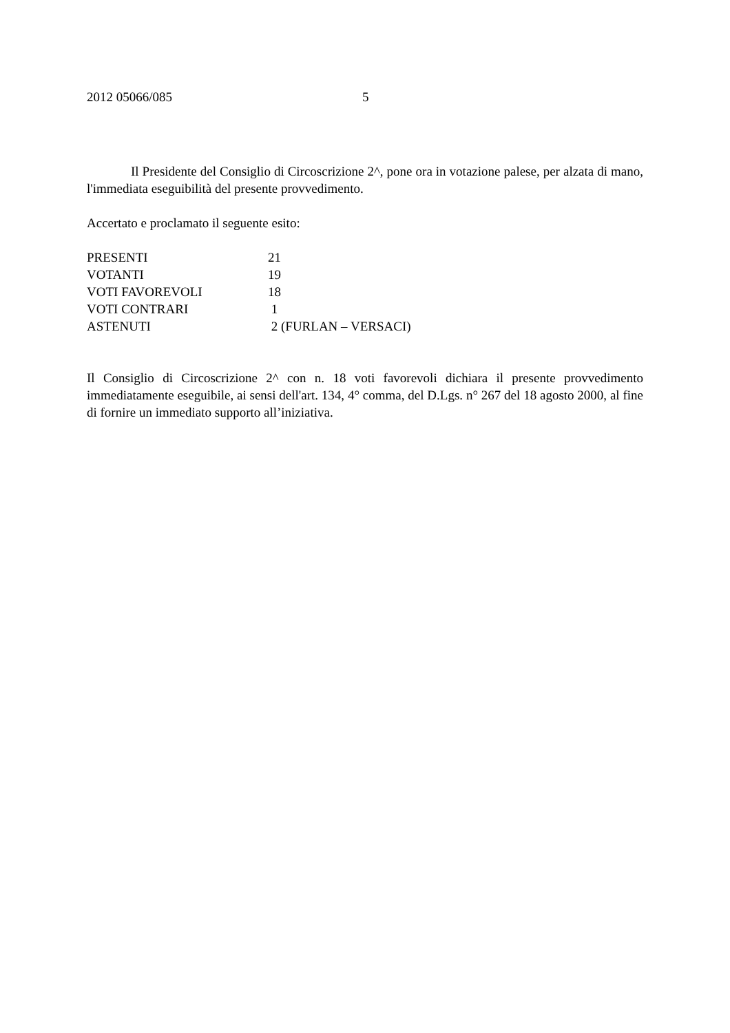2012 05066/085 5
Il Presidente del Consiglio di Circoscrizione 2^, pone ora in votazione palese, per alzata di mano, l'immediata eseguibilità del presente provvedimento.
Accertato e proclamato il seguente esito:
| PRESENTI | 21 |
| VOTANTI | 19 |
| VOTI FAVOREVOLI | 18 |
| VOTI CONTRARI | 1 |
| ASTENUTI | 2 (FURLAN – VERSACI) |
Il Consiglio di Circoscrizione 2^ con n. 18 voti favorevoli dichiara il presente provvedimento immediatamente eseguibile, ai sensi dell'art. 134, 4° comma, del D.Lgs. n° 267 del 18 agosto 2000, al fine di fornire un immediato supporto all’iniziativa.